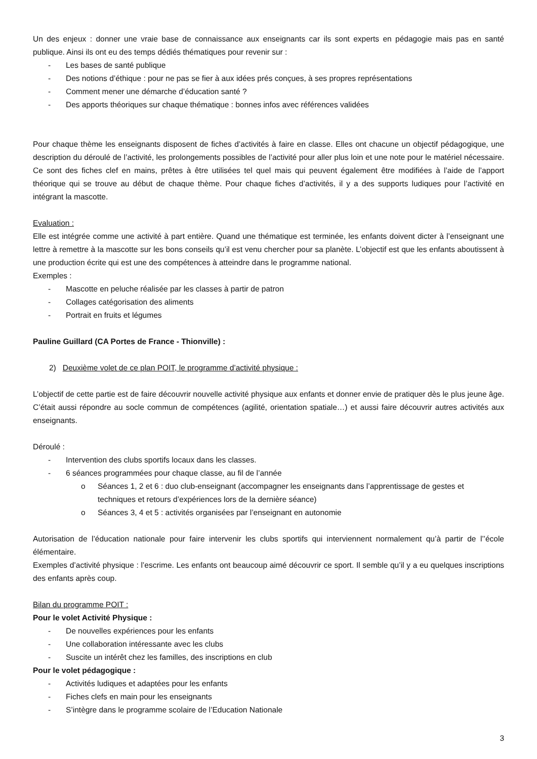Un des enjeux : donner une vraie base de connaissance aux enseignants car ils sont experts en pédagogie mais pas en santé publique. Ainsi ils ont eu des temps dédiés thématiques pour revenir sur :
- Les bases de santé publique
- Des notions d’éthique : pour ne pas se fier à aux idées prés conçues, à ses propres représentations
- Comment mener une démarche d’éducation santé ?
- Des apports théoriques sur chaque thématique : bonnes infos avec références validées
Pour chaque thème les enseignants disposent de fiches d’activités à faire en classe. Elles ont chacune un objectif pédagogique, une description du déroulé de l’activité, les prolongements possibles de l’activité pour aller plus loin et une note pour le matériel nécessaire. Ce sont des fiches clef en mains, prêtes à être utilisées tel quel mais qui peuvent également être modifiées à l’aide de l’apport théorique qui se trouve au début de chaque thème. Pour chaque fiches d’activités, il y a des supports ludiques pour l’activité en intégrant la mascotte.
Evaluation :
Elle est intégrée comme une activité à part entière. Quand une thématique est terminée, les enfants doivent dicter à l’enseignant une lettre à remettre à la mascotte sur les bons conseils qu’il est venu chercher pour sa planète. L’objectif est que les enfants aboutissent à une production écrite qui est une des compétences à atteindre dans le programme national.
Exemples :
- Mascotte en peluche réalisée par les classes à partir de patron
- Collages catégorisation des aliments
- Portrait en fruits et légumes
Pauline Guillard (CA Portes de France - Thionville) :
2) Deuxième volet de ce plan POIT, le programme d’activité physique :
L’objectif de cette partie est de faire découvrir nouvelle activité physique aux enfants et donner envie de pratiquer dès le plus jeune âge. C’était aussi répondre au socle commun de compétences (agilité, orientation spatiale…) et aussi faire découvrir autres activités aux enseignants.
Déroulé :
- Intervention des clubs sportifs locaux dans les classes.
- 6 séances programmées pour chaque classe, au fil de l’année
o Séances 1, 2 et 6 : duo club-enseignant (accompagner les enseignants dans l’apprentissage de gestes et techniques et retours d’expériences lors de la dernière séance)
o Séances 3, 4 et 5 : activités organisées par l’enseignant en autonomie
Autorisation de l’éducation nationale pour faire intervenir les clubs sportifs qui interviennent normalement qu’à partir de l’’école élémentaire.
Exemples d’activité physique : l’escrime. Les enfants ont beaucoup aimé découvrir ce sport. Il semble qu’il y a eu quelques inscriptions des enfants après coup.
Bilan du programme POIT :
Pour le volet Activité Physique :
- De nouvelles expériences pour les enfants
- Une collaboration intéressante avec les clubs
- Suscite un intérêt chez les familles, des inscriptions en club
Pour le volet pédagogique :
- Activités ludiques et adaptées pour les enfants
- Fiches clefs en main pour les enseignants
- S’intègre dans le programme scolaire de l’Education Nationale
3